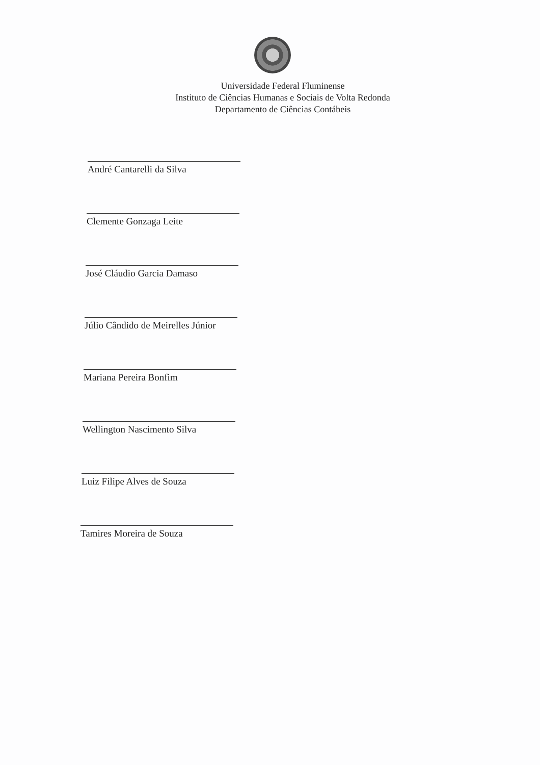Universidade Federal Fluminense
Instituto de Ciências Humanas e Sociais de Volta Redonda
Departamento de Ciências Contábeis
André Cantarelli da Silva
Clemente Gonzaga Leite
José Cláudio Garcia Damaso
Júlio Cândido de Meirelles Júnior
Mariana Pereira Bonfim
Wellington Nascimento Silva
Luiz Filipe Alves de Souza
Tamires Moreira de Souza